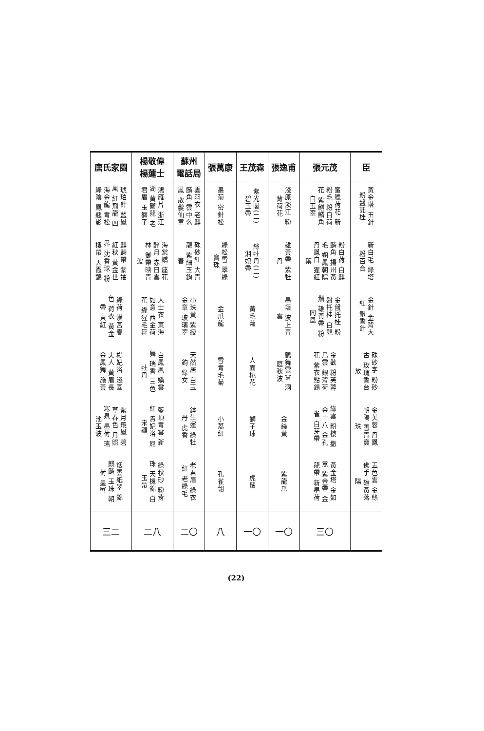| 臣 | 張元茂 | 張逸甫 | 王茂森 | 張萬康 | 蘇州 電話局 | 楊敬偉 楊蓮士 | 唐氏家園 |
| --- | --- | --- | --- | --- | --- | --- | --- |
| 黃金塔 玉針 粉盤託桂 | 蜜臘荷花 新粉毛 粉白荷花 紫麒麟角 白玉翠 | 淺原淡江 粉背荷花 | 紫光閣(二) 碧玉帶 | 墨菊 密針松 | 雲羽衣 老麒麟角 雲中么鳳 散髮仙童 | 鴻雁片 浙江湖 黃鬱龍 老君眉 玉獅子 | 琥珀針 藍鳳凰 紅飛龍 四海金龍 青松綠陰 鳳翹影 |
| 新白毛 綠塔 粉百合 | 粉白荷 白麒麟角 揚州黃毛 朔鳳朝陽 丹鳳白 猩紅葉 | 雄黃帶 紫牡丹 | 絲牡丹(二) 湘妃帶 | 綠松雪 翠綠寶珠 | 硃砂紅 大青龍 紫細玉鉤春 | 海棠嬌 座花醉月 赤日雲林 御帶映青波 | 麒麟帶 紫袖紅秋 黃金世界 沈香球 粉樓帶 天霞錦 |
| 金針 金背大紅 銀香針 | 金盤托桂 粉盤托桂 白龍鬚 雄黃帶 粉同凰 | 墨塔 波上青雲 | 黃毛菊 | 金爪龍 | 小珠黃 紫綬金章 玻璃翠 | 大士衣 東海如意 西金荷花 綠猩毛舞 | 綠荷 漢宮春色 荷衣 黃金帶 東紅 |
| 硃砂字 粉砂古 玫瑰香台 放 | 金歡 粉芙蓉 烏雲 銀背荷花 紫衣點錫 | 鶴舞雲霄 洞庭秋波 | 人面桃花 | 雪青毛菊 | 天然居 白玉鉤 綠女 | 白鳳凰 嬌雲舞 瑞香 三色牡丹 | 楊妃浴 淺國夫人 黃眉長 金鳳舞 施黃 |
| 金芙蓉 丹鳳朝陽 雪青寶珠 | 綠雲 粉樓 撒金十八 金孔雀 白芽帶 | 金絲黃 | 獅子球 | 小荔紅 | 鉢生運 綠牡丹 虎香 | 藍頂青雲 新紅 貴妃浴 屈宋顯 | 紫月飛鳳 碧草春色 月照寒泉 墨荷 瑤池玉波 |
| 五色雲 金絲佛手 雄黃落陽 | 黃金塔 金如意 紫金帶 金龍帶 新墨荷 | 紫龍爪 | 虎鬚 | 孔雀翎 | 老君眉 綠衣紅 老綠毛 | 綠秋砂 粉背珠 天機錦 白玉帶 | 烟雲紙翠 錦麒麟 玉珠 朝荷 墨蟹 |
| | 三〇 | 一〇 | 一〇 | 八 | 二〇 | 二八 | 三二 |
(22)